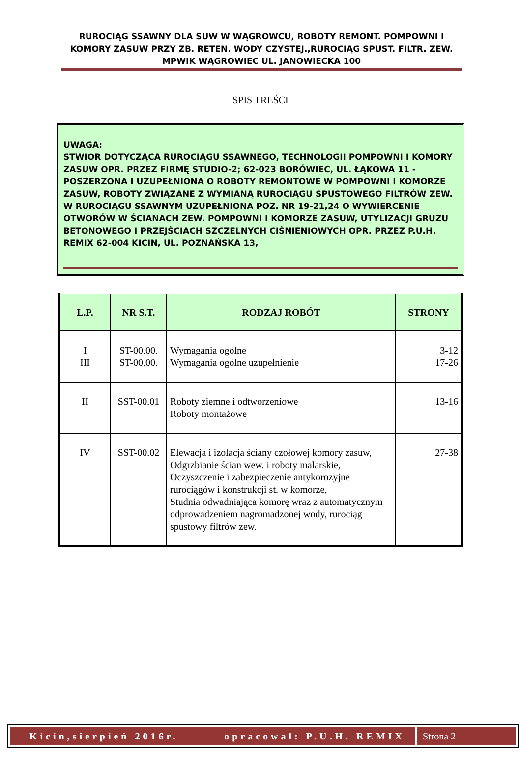RUROCIĄG SSAWNY DLA SUW W WĄGROWCU, ROBOTY REMONT. POMPOWNI I KOMORY ZASUW PRZY ZB. RETEN. WODY CZYSTEJ.,RUROCIĄG SPUST. FILTR. ZEW. MPWIK WĄGROWIEC UL. JANOWIECKA 100
SPIS TREŚCI
UWAGA:
STWIOR DOTYCZĄCA RUROCIĄGU SSAWNEGO, TECHNOLOGII POMPOWNI I KOMORY ZASUW OPR. PRZEZ FIRMĘ STUDIO-2; 62-023 BORÓWIEC, UL. ŁĄKOWA 11 - POSZERZONA I UZUPEŁNIONA O ROBOTY REMONTOWE W POMPOWNI I KOMORZE ZASUW, ROBOTY ZWIĄZANE Z WYMIANĄ RUROCIĄGU SPUSTOWEGO FILTRÓW ZEW. W RUROCIĄGU SSAWNYM UZUPEŁNIONA POZ. NR 19-21,24 O WYWIERCENIE OTWORÓW W ŚCIANACH ZEW. POMPOWNI I KOMORZE ZASUW, UTYLIZACJI GRUZU BETONOWEGO I PRZEJŚCIACH SZCZELNYCH CIŚNIENIOWYCH OPR. PRZEZ P.U.H. REMIX 62-004 KICIN, UL. POZNAŃSKA 13,
| L.P. | NR S.T. | RODZAJ ROBÓT | STRONY |
| --- | --- | --- | --- |
| I III | ST-00.00. ST-00.00. | Wymagania ogólne Wymagania ogólne uzupełnienie | 3-12 17-26 |
| II | SST-00.01 | Roboty ziemne i odtworzeniowe Roboty montażowe | 13-16 |
| IV | SST-00.02 | Elewacja i izolacja ściany czołowej komory zasuw, Odgrzbianie ścian wew. i roboty malarskie, Oczyszczenie i zabezpieczenie antykorozyjne rurociągów i konstrukcji st. w komorze, Studnia odwadniająca komorę wraz z automatycznym odprowadzeniem nagromadzonej wody, rurociąg spustowy filtrów zew. | 27-38 |
Kicin,sierpień 2016r. opracował: P.U.H. REMIX
Strona 2